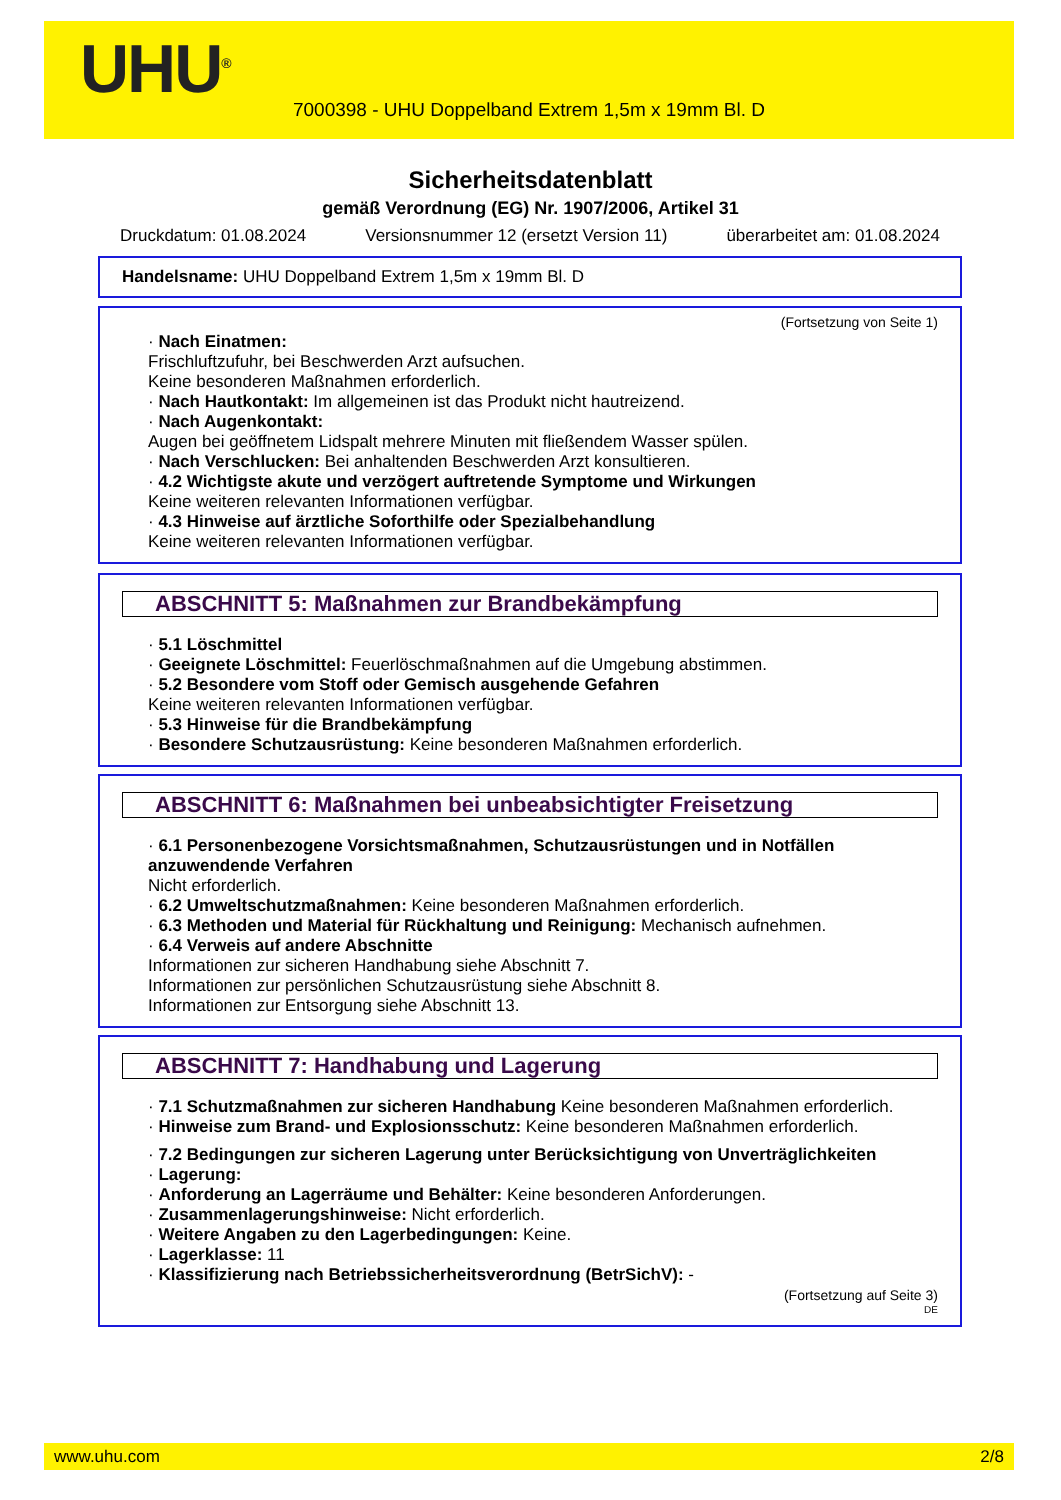UHU<sup>®</sup>
7000398 - UHU Doppelband Extrem 1,5m x 19mm Bl. D
Sicherheitsdatenblatt
gemäß Verordnung (EG) Nr. 1907/2006, Artikel 31
Druckdatum: 01.08.2024 Versionsnummer 12 (ersetzt Version 11) überarbeitet am: 01.08.2024
Handelsname: UHU Doppelband Extrem 1,5m x 19mm Bl. D
(Fortsetzung von Seite 1)
· Nach Einatmen:
Frischluftzufuhr, bei Beschwerden Arzt aufsuchen.
Keine besonderen Maßnahmen erforderlich.
· Nach Hautkontakt: Im allgemeinen ist das Produkt nicht hautreizend.
· Nach Augenkontakt:
Augen bei geöffnetem Lidspalt mehrere Minuten mit fließendem Wasser spülen.
· Nach Verschlucken: Bei anhaltenden Beschwerden Arzt konsultieren.
· 4.2 Wichtigste akute und verzögert auftretende Symptome und Wirkungen
Keine weiteren relevanten Informationen verfügbar.
· 4.3 Hinweise auf ärztliche Soforthilfe oder Spezialbehandlung
Keine weiteren relevanten Informationen verfügbar.
ABSCHNITT 5: Maßnahmen zur Brandbekämpfung
· 5.1 Löschmittel
· Geeignete Löschmittel: Feuerlöschmaßnahmen auf die Umgebung abstimmen.
· 5.2 Besondere vom Stoff oder Gemisch ausgehende Gefahren
Keine weiteren relevanten Informationen verfügbar.
· 5.3 Hinweise für die Brandbekämpfung
· Besondere Schutzausrüstung: Keine besonderen Maßnahmen erforderlich.
ABSCHNITT 6: Maßnahmen bei unbeabsichtigter Freisetzung
· 6.1 Personenbezogene Vorsichtsmaßnahmen, Schutzausrüstungen und in Notfällen anzuwendende Verfahren
Nicht erforderlich.
· 6.2 Umweltschutzmaßnahmen: Keine besonderen Maßnahmen erforderlich.
· 6.3 Methoden und Material für Rückhaltung und Reinigung: Mechanisch aufnehmen.
· 6.4 Verweis auf andere Abschnitte
Informationen zur sicheren Handhabung siehe Abschnitt 7.
Informationen zur persönlichen Schutzausrüstung siehe Abschnitt 8.
Informationen zur Entsorgung siehe Abschnitt 13.
ABSCHNITT 7: Handhabung und Lagerung
· 7.1 Schutzmaßnahmen zur sicheren Handhabung Keine besonderen Maßnahmen erforderlich.
· Hinweise zum Brand- und Explosionsschutz: Keine besonderen Maßnahmen erforderlich.
· 7.2 Bedingungen zur sicheren Lagerung unter Berücksichtigung von Unverträglichkeiten
· Lagerung:
· Anforderung an Lagerräume und Behälter: Keine besonderen Anforderungen.
· Zusammenlagerungshinweise: Nicht erforderlich.
· Weitere Angaben zu den Lagerbedingungen: Keine.
· Lagerklasse: 11
· Klassifizierung nach Betriebssicherheitsverordnung (BetrSichV): -
(Fortsetzung auf Seite 3)
DE
www.uhu.com 2/8